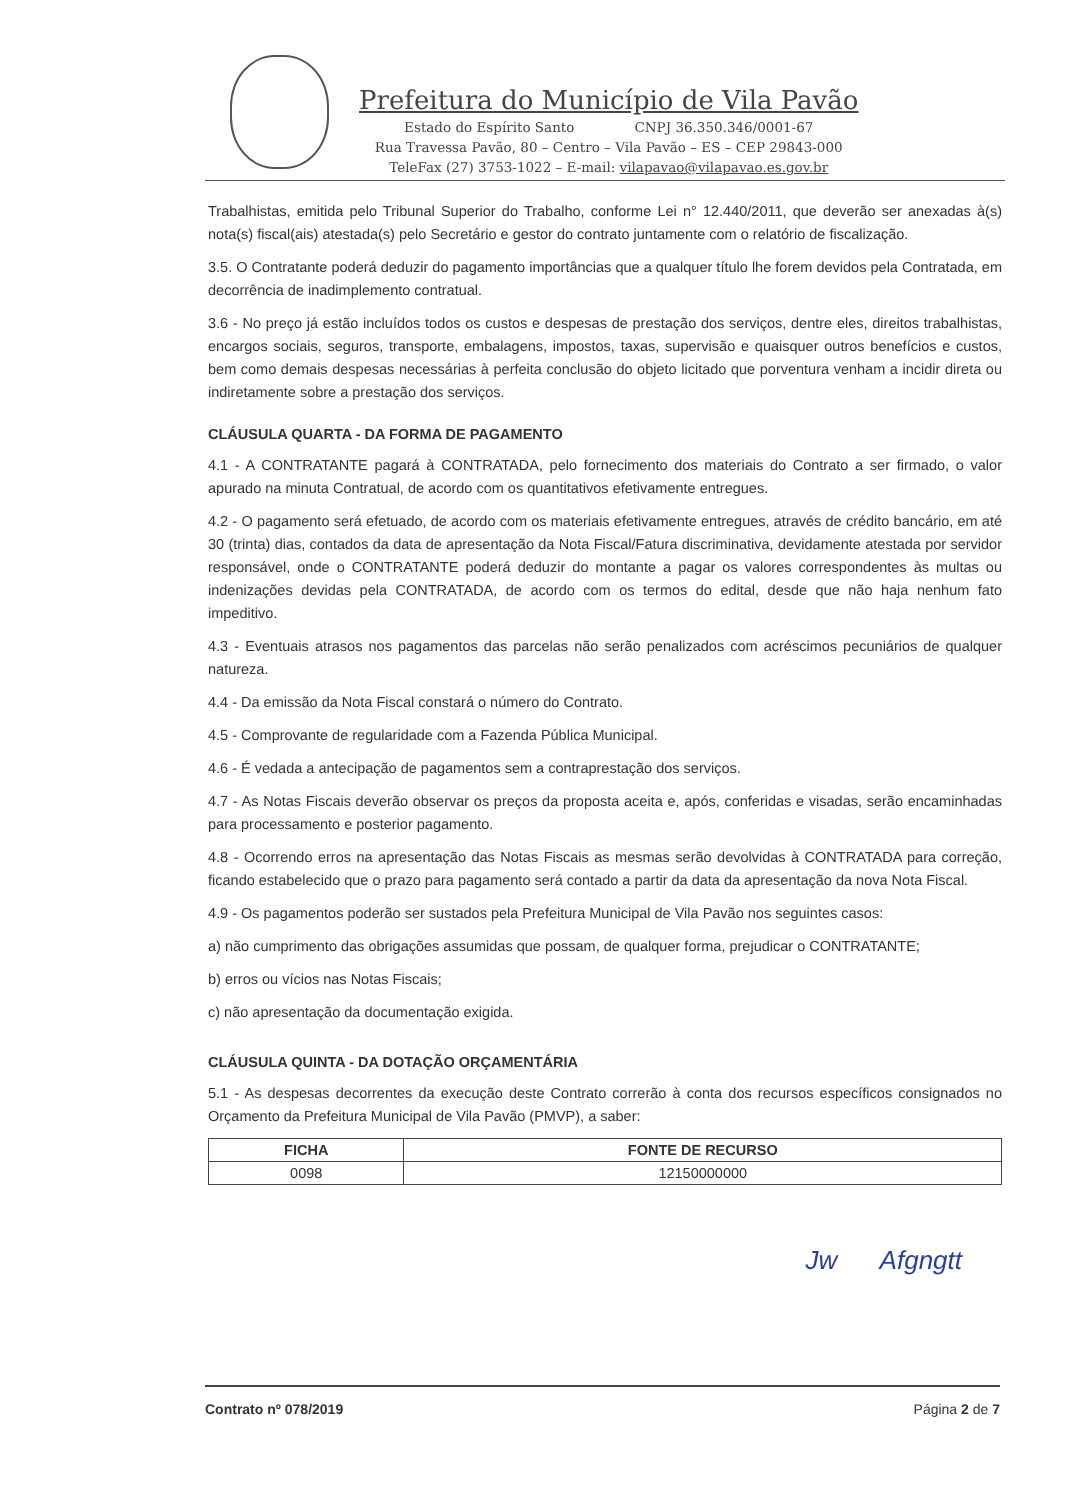Prefeitura do Município de Vila Pavão
Estado do Espírito Santo CNPJ 36.350.346/0001-67
Rua Travessa Pavão, 80 – Centro – Vila Pavão – ES – CEP 29843-000
TeleFax (27) 3753-1022 – E-mail: vilapavao@vilapavao.es.gov.br
Trabalhistas, emitida pelo Tribunal Superior do Trabalho, conforme Lei n° 12.440/2011, que deverão ser anexadas à(s) nota(s) fiscal(ais) atestada(s) pelo Secretário e gestor do contrato juntamente com o relatório de fiscalização.
3.5. O Contratante poderá deduzir do pagamento importâncias que a qualquer título lhe forem devidos pela Contratada, em decorrência de inadimplemento contratual.
3.6 - No preço já estão incluídos todos os custos e despesas de prestação dos serviços, dentre eles, direitos trabalhistas, encargos sociais, seguros, transporte, embalagens, impostos, taxas, supervisão e quaisquer outros benefícios e custos, bem como demais despesas necessárias à perfeita conclusão do objeto licitado que porventura venham a incidir direta ou indiretamente sobre a prestação dos serviços.
CLÁUSULA QUARTA - DA FORMA DE PAGAMENTO
4.1 - A CONTRATANTE pagará à CONTRATADA, pelo fornecimento dos materiais do Contrato a ser firmado, o valor apurado na minuta Contratual, de acordo com os quantitativos efetivamente entregues.
4.2 - O pagamento será efetuado, de acordo com os materiais efetivamente entregues, através de crédito bancário, em até 30 (trinta) dias, contados da data de apresentação da Nota Fiscal/Fatura discriminativa, devidamente atestada por servidor responsável, onde o CONTRATANTE poderá deduzir do montante a pagar os valores correspondentes às multas ou indenizações devidas pela CONTRATADA, de acordo com os termos do edital, desde que não haja nenhum fato impeditivo.
4.3 - Eventuais atrasos nos pagamentos das parcelas não serão penalizados com acréscimos pecuniários de qualquer natureza.
4.4 - Da emissão da Nota Fiscal constará o número do Contrato.
4.5 - Comprovante de regularidade com a Fazenda Pública Municipal.
4.6 - É vedada a antecipação de pagamentos sem a contraprestação dos serviços.
4.7 - As Notas Fiscais deverão observar os preços da proposta aceita e, após, conferidas e visadas, serão encaminhadas para processamento e posterior pagamento.
4.8 - Ocorrendo erros na apresentação das Notas Fiscais as mesmas serão devolvidas à CONTRATADA para correção, ficando estabelecido que o prazo para pagamento será contado a partir da data da apresentação da nova Nota Fiscal.
4.9 - Os pagamentos poderão ser sustados pela Prefeitura Municipal de Vila Pavão nos seguintes casos:
a) não cumprimento das obrigações assumidas que possam, de qualquer forma, prejudicar o CONTRATANTE;
b) erros ou vícios nas Notas Fiscais;
c) não apresentação da documentação exigida.
CLÁUSULA QUINTA - DA DOTAÇÃO ORÇAMENTÁRIA
5.1 - As despesas decorrentes da execução deste Contrato correrão à conta dos recursos específicos consignados no Orçamento da Prefeitura Municipal de Vila Pavão (PMVP), a saber:
| FICHA | FONTE DE RECURSO |
| --- | --- |
| 0098 | 12150000000 |
Jw Afgngtt
Contrato nº 078/2019 Página 2 de 7